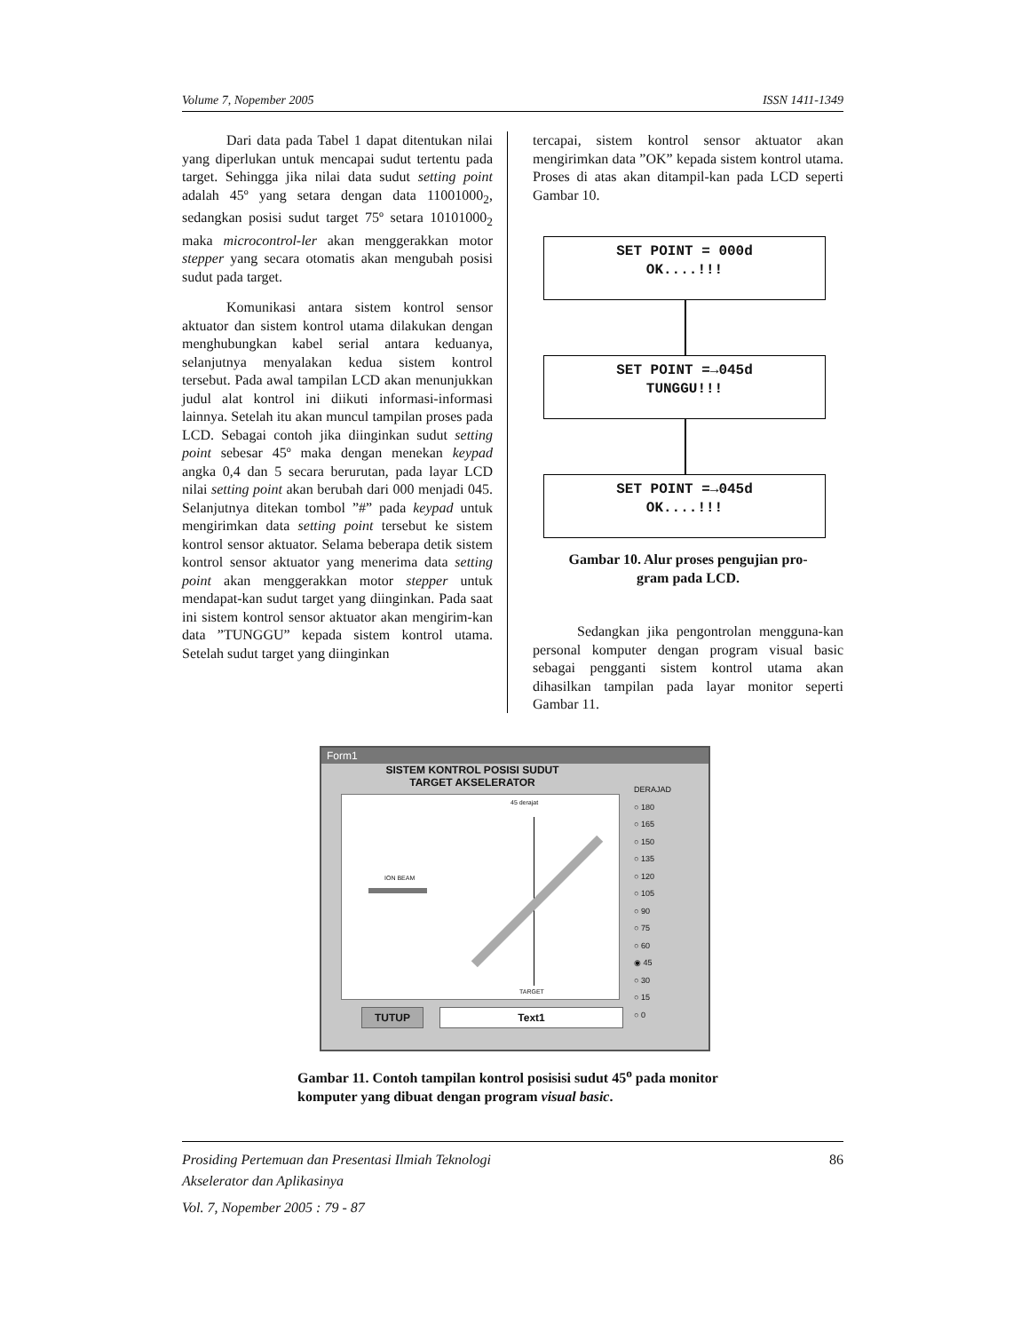Volume 7, Nopember 2005 ISSN 1411-1349
Dari data pada Tabel 1 dapat ditentukan nilai yang diperlukan untuk mencapai sudut tertentu pada target. Sehingga jika nilai data sudut setting point adalah 45º yang setara dengan data 11001000<sub>2</sub>, sedangkan posisi sudut target 75º setara 10101000<sub>2</sub> maka microcontrol-ler akan menggerakkan motor stepper yang secara otomatis akan mengubah posisi sudut pada target.
Komunikasi antara sistem kontrol sensor aktuator dan sistem kontrol utama dilakukan dengan menghubungkan kabel serial antara keduanya, selanjutnya menyalakan kedua sistem kontrol tersebut. Pada awal tampilan LCD akan menunjukkan judul alat kontrol ini diikuti informasi-informasi lainnya. Setelah itu akan muncul tampilan proses pada LCD. Sebagai contoh jika diinginkan sudut setting point sebesar 45º maka dengan menekan keypad angka 0,4 dan 5 secara berurutan, pada layar LCD nilai setting point akan berubah dari 000 menjadi 045. Selanjutnya ditekan tombol ”#” pada keypad untuk mengirimkan data setting point tersebut ke sistem kontrol sensor aktuator. Selama beberapa detik sistem kontrol sensor aktuator yang menerima data setting point akan menggerakkan motor stepper untuk mendapat-kan sudut target yang diinginkan. Pada saat ini sistem kontrol sensor aktuator akan mengirim-kan data ”TUNGGU” kepada sistem kontrol utama. Setelah sudut target yang diinginkan
tercapai, sistem kontrol sensor aktuator akan mengirimkan data ”OK” kepada sistem kontrol utama. Proses di atas akan ditampil-kan pada LCD seperti Gambar 10.
SET POINT = 000d
OK....!!!
SET POINT =→045d
TUNGGU!!!
SET POINT =→045d
OK....!!!
Gambar 10. Alur proses pengujian pro-
gram pada LCD.
Sedangkan jika pengontrolan mengguna-kan personal komputer dengan program visual basic sebagai pengganti sistem kontrol utama akan dihasilkan tampilan pada layar monitor seperti Gambar 11.
Form1
SISTEM KONTROL POSISI SUDUT
TARGET AKSELERATOR
45 derajat
ION BEAM
TARGET
TUTUP Text1
DERAJAD
○ 180
○ 165
○ 150
○ 135
○ 120
○ 105
○ 90
○ 75
○ 60
◉ 45
○ 30
○ 15
○ 0
Gambar 11. Contoh tampilan kontrol posisisi sudut 45<sup>o</sup> pada monitor komputer yang dibuat dengan program visual basic.
Prosiding Pertemuan dan Presentasi Ilmiah Teknologi
Akselerator dan Aplikasinya 86
Vol. 7, Nopember 2005 : 79 - 87